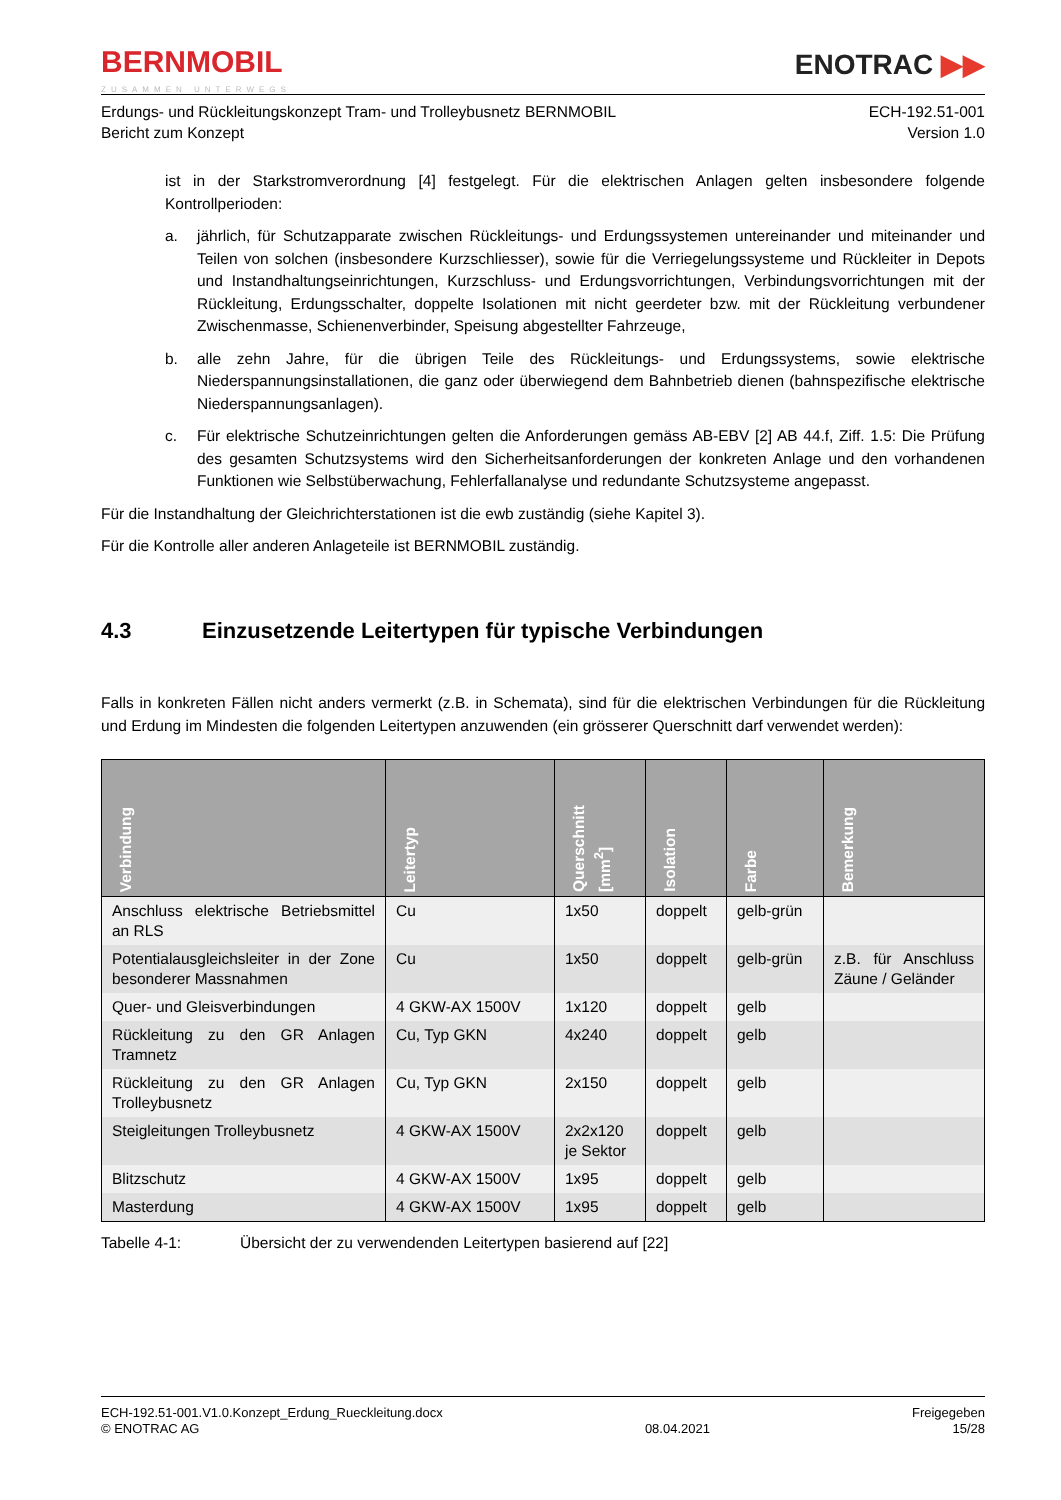BERNMOBIL
ZUSAMMEN UNTERWEGS
ENOTRAC ▶▶
Erdungs- und Rückleitungskonzept Tram- und Trolleybusnetz BERNMOBIL
Bericht zum Konzept
ECH-192.51-001
Version 1.0
ist in der Starkstromverordnung [4] festgelegt. Für die elektrischen Anlagen gelten insbesondere folgende Kontrollperioden:
a. jährlich, für Schutzapparate zwischen Rückleitungs- und Erdungssystemen untereinander und miteinander und Teilen von solchen (insbesondere Kurzschliesser), sowie für die Verriegelungssysteme und Rückleiter in Depots und Instandhaltungseinrichtungen, Kurzschluss- und Erdungsvorrichtungen, Verbindungsvorrichtungen mit der Rückleitung, Erdungsschalter, doppelte Isolationen mit nicht geerdeter bzw. mit der Rückleitung verbundener Zwischenmasse, Schienenverbinder, Speisung abgestellter Fahrzeuge,
b. alle zehn Jahre, für die übrigen Teile des Rückleitungs- und Erdungssystems, sowie elektrische Niederspannungsinstallationen, die ganz oder überwiegend dem Bahnbetrieb dienen (bahnspezifische elektrische Niederspannungsanlagen).
c. Für elektrische Schutzeinrichtungen gelten die Anforderungen gemäss AB-EBV [2] AB 44.f, Ziff. 1.5: Die Prüfung des gesamten Schutzsystems wird den Sicherheitsanforderungen der konkreten Anlage und den vorhandenen Funktionen wie Selbstüberwachung, Fehlerfallanalyse und redundante Schutzsysteme angepasst.
Für die Instandhaltung der Gleichrichterstationen ist die ewb zuständig (siehe Kapitel 3).
Für die Kontrolle aller anderen Anlageteile ist BERNMOBIL zuständig.
4.3 Einzusetzende Leitertypen für typische Verbindungen
Falls in konkreten Fällen nicht anders vermerkt (z.B. in Schemata), sind für die elektrischen Verbindungen für die Rückleitung und Erdung im Mindesten die folgenden Leitertypen anzuwenden (ein grösserer Querschnitt darf verwendet werden):
| Verbindung | Leitertyp | Querschnitt [mm<sup>2</sup>] | Isolation | Farbe | Bemerkung |
| --- | --- | --- | --- | --- | --- |
| Anschluss elektrische Betriebsmittel an RLS | Cu | 1x50 | doppelt | gelb-grün | |
| Potentialausgleichsleiter in der Zone besonderer Massnahmen | Cu | 1x50 | doppelt | gelb-grün | z.B. für Anschluss Zäune / Geländer |
| Quer- und Gleisverbindungen | 4 GKW-AX 1500V | 1x120 | doppelt | gelb | |
| Rückleitung zu den GR Anlagen Tramnetz | Cu, Typ GKN | 4x240 | doppelt | gelb | |
| Rückleitung zu den GR Anlagen Trolleybusnetz | Cu, Typ GKN | 2x150 | doppelt | gelb | |
| Steigleitungen Trolleybusnetz | 4 GKW-AX 1500V | 2x2x120 je Sektor | doppelt | gelb | |
| Blitzschutz | 4 GKW-AX 1500V | 1x95 | doppelt | gelb | |
| Masterdung | 4 GKW-AX 1500V | 1x95 | doppelt | gelb | |
Tabelle 4-1: Übersicht der zu verwendenden Leitertypen basierend auf [22]
ECH-192.51-001.V1.0.Konzept_Erdung_Rueckleitung.docx
© ENOTRAC AG
08.04.2021 Freigegeben
15/28